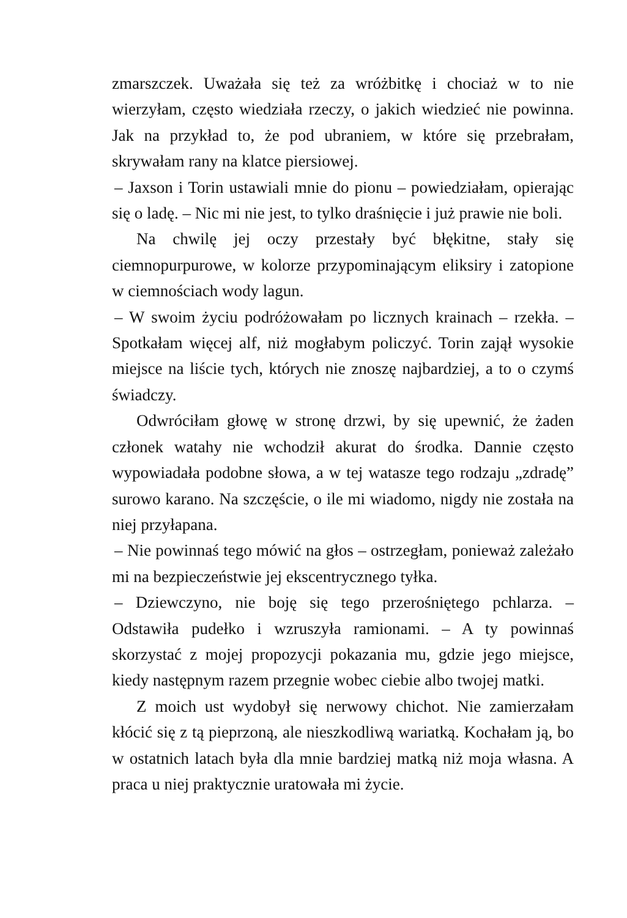zmarszczek. Uważała się też za wróżbitkę i chociaż w to nie wierzyłam, często wiedziała rzeczy, o jakich wiedzieć nie powinna. Jak na przykład to, że pod ubraniem, w które się przebrałam, skrywałam rany na klatce piersiowej.
– Jaxson i Torin ustawiali mnie do pionu – powiedziałam, opierając się o ladę. – Nic mi nie jest, to tylko draśnięcie i już prawie nie boli.
Na chwilę jej oczy przestały być błękitne, stały się ciemnopurpurowe, w kolorze przypominającym eliksiry i zatopione w ciemnościach wody lagun.
– W swoim życiu podróżowałam po licznych krainach – rzekła. – Spotkałam więcej alf, niż mogłabym policzyć. Torin zajął wysokie miejsce na liście tych, których nie znoszę najbardziej, a to o czymś świadczy.
Odwróciłam głowę w stronę drzwi, by się upewnić, że żaden członek watahy nie wchodził akurat do środka. Dannie często wypowiadała podobne słowa, a w tej watasze tego rodzaju „zdradę” surowo karano. Na szczęście, o ile mi wiadomo, nigdy nie została na niej przyłapana.
– Nie powinnaś tego mówić na głos – ostrzegłam, ponieważ zależało mi na bezpieczeństwie jej ekscentrycznego tyłka.
– Dziewczyno, nie boję się tego przerośniętego pchlarza. – Odstawiła pudełko i wzruszyła ramionami. – A ty powinnaś skorzystać z mojej propozycji pokazania mu, gdzie jego miejsce, kiedy następnym razem przegnie wobec ciebie albo twojej matki.
Z moich ust wydobył się nerwowy chichot. Nie zamierzałam kłócić się z tą pieprzoną, ale nieszkodliwą wariatką. Kochałam ją, bo w ostatnich latach była dla mnie bardziej matką niż moja własna. A praca u niej praktycznie uratowała mi życie.